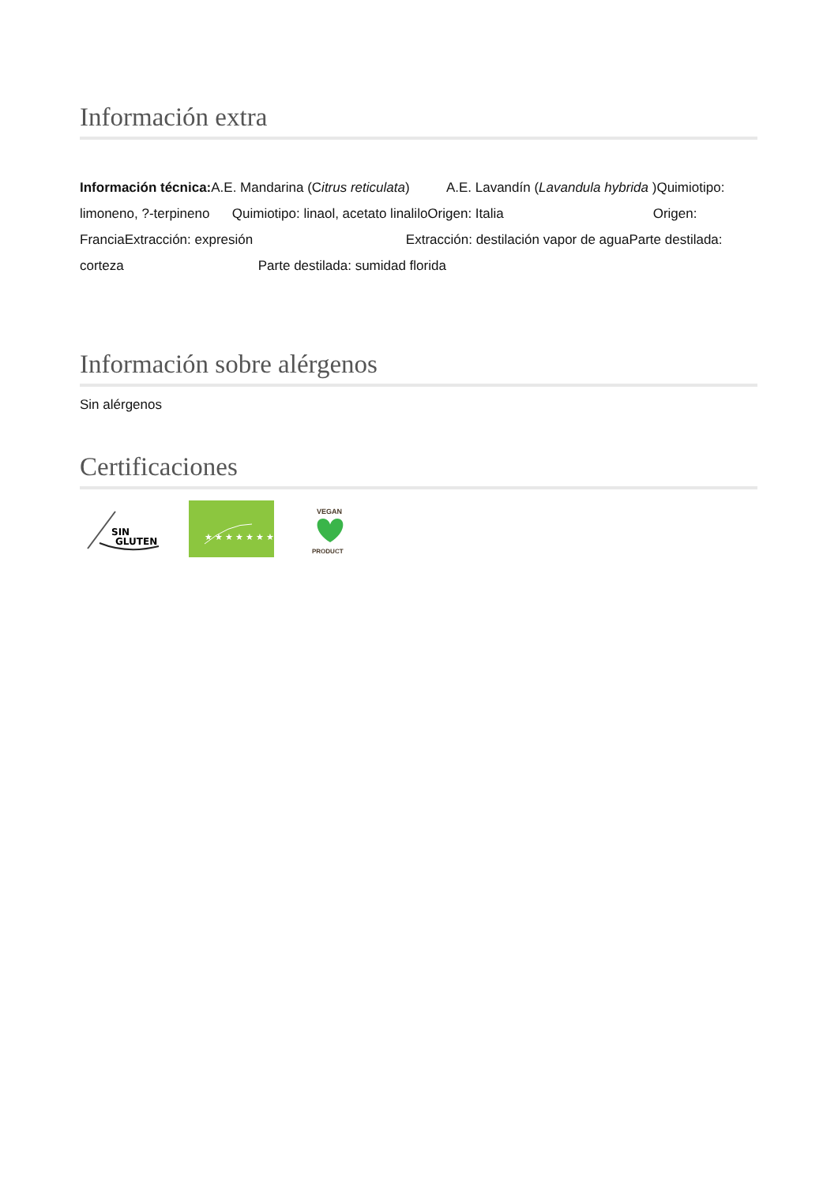Información extra
Información técnica: A.E. Mandarina (Citrus reticulata) A.E. Lavandín (Lavandula hybrida )Quimiotipo: limoneno, ?-terpineno Quimiotipo: linaol, acetato linaliloOrigen: Italia Origen: FranciaExtracción: expresión Extracción: destilación vapor de aguaParte destilada: corteza Parte destilada: sumidad florida
Información sobre alérgenos
Sin alérgenos
Certificaciones
SIN
GLUTEN
★ ★ ★ ★ ★ ★ ★
VEGAN
PRODUCT